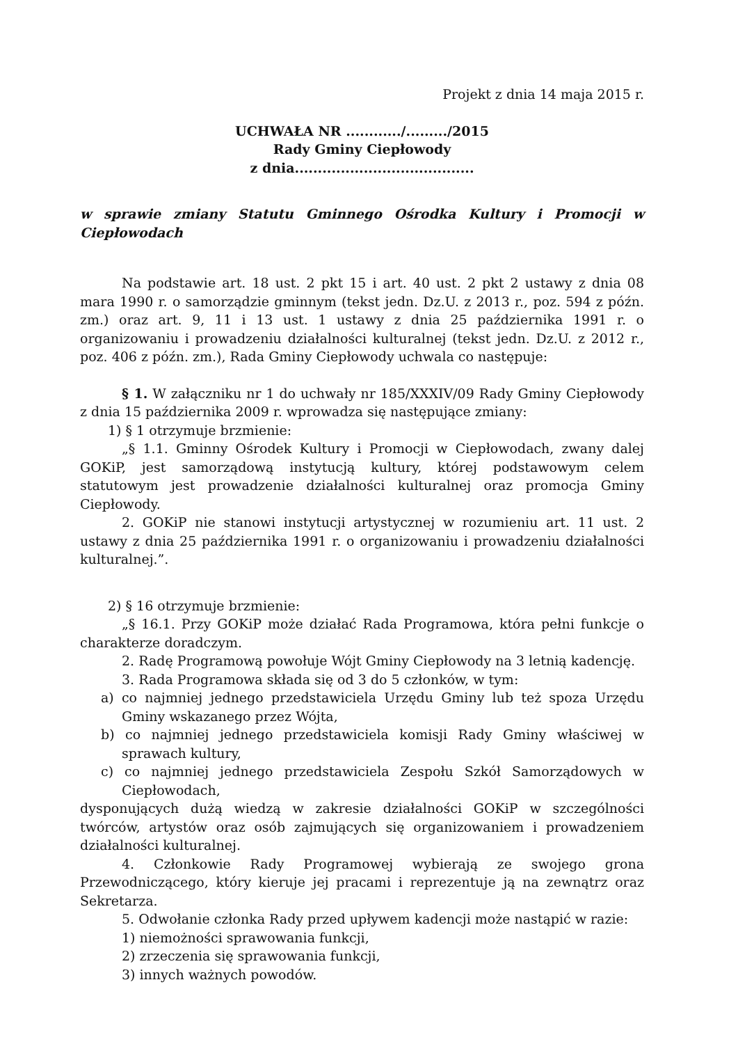Projekt z dnia 14 maja 2015 r.
UCHWAŁA NR ............/........./2015
Rady Gminy Ciepłowody
z dnia.......................................
w sprawie zmiany Statutu Gminnego Ośrodka Kultury i Promocji w Ciepłowodach
Na podstawie art. 18 ust. 2 pkt 15 i art. 40 ust. 2 pkt 2 ustawy z dnia 08 mara 1990 r. o samorządzie gminnym (tekst jedn. Dz.U. z 2013 r., poz. 594 z późn. zm.) oraz art. 9, 11 i 13 ust. 1 ustawy z dnia 25 października 1991 r. o organizowaniu i prowadzeniu działalności kulturalnej (tekst jedn. Dz.U. z 2012 r., poz. 406 z późn. zm.), Rada Gminy Ciepłowody uchwala co następuje:
§ 1. W załączniku nr 1 do uchwały nr 185/XXXIV/09 Rady Gminy Ciepłowody z dnia 15 października 2009 r. wprowadza się następujące zmiany:
1) § 1 otrzymuje brzmienie:
„§ 1.1. Gminny Ośrodek Kultury i Promocji w Ciepłowodach, zwany dalej GOKiP, jest samorządową instytucją kultury, której podstawowym celem statutowym jest prowadzenie działalności kulturalnej oraz promocja Gminy Ciepłowody.
2. GOKiP nie stanowi instytucji artystycznej w rozumieniu art. 11 ust. 2 ustawy z dnia 25 października 1991 r. o organizowaniu i prowadzeniu działalności kulturalnej.”.
2) § 16 otrzymuje brzmienie:
„§ 16.1. Przy GOKiP może działać Rada Programowa, która pełni funkcje o charakterze doradczym.
2. Radę Programową powołuje Wójt Gminy Ciepłowody na 3 letnią kadencję.
3. Rada Programowa składa się od 3 do 5 członków, w tym:
a) co najmniej jednego przedstawiciela Urzędu Gminy lub też spoza Urzędu Gminy wskazanego przez Wójta,
b) co najmniej jednego przedstawiciela komisji Rady Gminy właściwej w sprawach kultury,
c) co najmniej jednego przedstawiciela Zespołu Szkół Samorządowych w Ciepłowodach,
dysponujących dużą wiedzą w zakresie działalności GOKiP w szczególności twórców, artystów oraz osób zajmujących się organizowaniem i prowadzeniem działalności kulturalnej.
4. Członkowie Rady Programowej wybierają ze swojego grona Przewodniczącego, który kieruje jej pracami i reprezentuje ją na zewnątrz oraz Sekretarza.
5. Odwołanie członka Rady przed upływem kadencji może nastąpić w razie:
1) niemożności sprawowania funkcji,
2) zrzeczenia się sprawowania funkcji,
3) innych ważnych powodów.